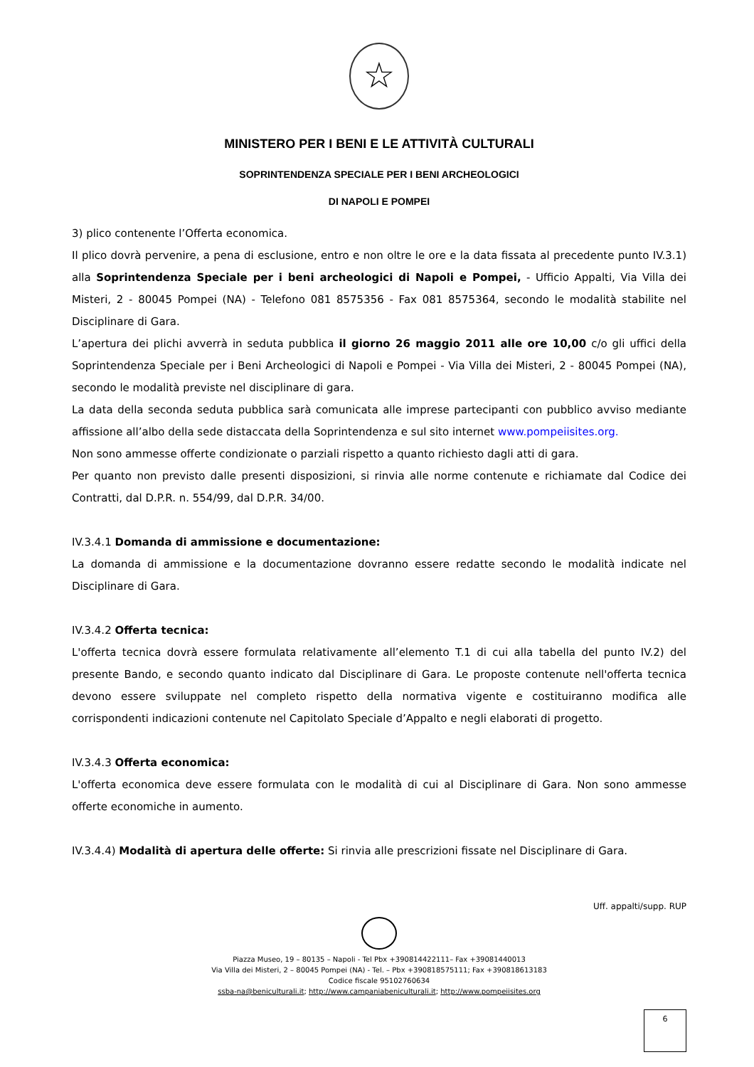☆
MINISTERO PER I BENI E LE ATTIVITÀ CULTURALI
SOPRINTENDENZA SPECIALE PER I BENI ARCHEOLOGICI
DI NAPOLI E POMPEI
3) plico contenente l’Offerta economica.
Il plico dovrà pervenire, a pena di esclusione, entro e non oltre le ore e la data fissata al precedente punto IV.3.1) alla Soprintendenza Speciale per i beni archeologici di Napoli e Pompei, - Ufficio Appalti, Via Villa dei Misteri, 2 - 80045 Pompei (NA) - Telefono 081 8575356 - Fax 081 8575364, secondo le modalità stabilite nel Disciplinare di Gara.
L’apertura dei plichi avverrà in seduta pubblica il giorno 26 maggio 2011 alle ore 10,00 c/o gli uffici della Soprintendenza Speciale per i Beni Archeologici di Napoli e Pompei - Via Villa dei Misteri, 2 - 80045 Pompei (NA), secondo le modalità previste nel disciplinare di gara.
La data della seconda seduta pubblica sarà comunicata alle imprese partecipanti con pubblico avviso mediante affissione all’albo della sede distaccata della Soprintendenza e sul sito internet www.pompeiisites.org.
Non sono ammesse offerte condizionate o parziali rispetto a quanto richiesto dagli atti di gara.
Per quanto non previsto dalle presenti disposizioni, si rinvia alle norme contenute e richiamate dal Codice dei Contratti, dal D.P.R. n. 554/99, dal D.P.R. 34/00.
IV.3.4.1 Domanda di ammissione e documentazione:
La domanda di ammissione e la documentazione dovranno essere redatte secondo le modalità indicate nel Disciplinare di Gara.
IV.3.4.2 Offerta tecnica:
L'offerta tecnica dovrà essere formulata relativamente all’elemento T.1 di cui alla tabella del punto IV.2) del presente Bando, e secondo quanto indicato dal Disciplinare di Gara. Le proposte contenute nell'offerta tecnica devono essere sviluppate nel completo rispetto della normativa vigente e costituiranno modifica alle corrispondenti indicazioni contenute nel Capitolato Speciale d’Appalto e negli elaborati di progetto.
IV.3.4.3 Offerta economica:
L'offerta economica deve essere formulata con le modalità di cui al Disciplinare di Gara. Non sono ammesse offerte economiche in aumento.
IV.3.4.4) Modalità di apertura delle offerte: Si rinvia alle prescrizioni fissate nel Disciplinare di Gara.
Uff. appalti/supp. RUP
Piazza Museo, 19 – 80135 – Napoli - Tel Pbx +390814422111– Fax +39081440013
Via Villa dei Misteri, 2 – 80045 Pompei (NA) - Tel. – Pbx +390818575111; Fax +390818613183
Codice fiscale 95102760634
ssba-na@beniculturali.it; http://www.campaniabeniculturali.it; http://www.pompeiisites.org
6